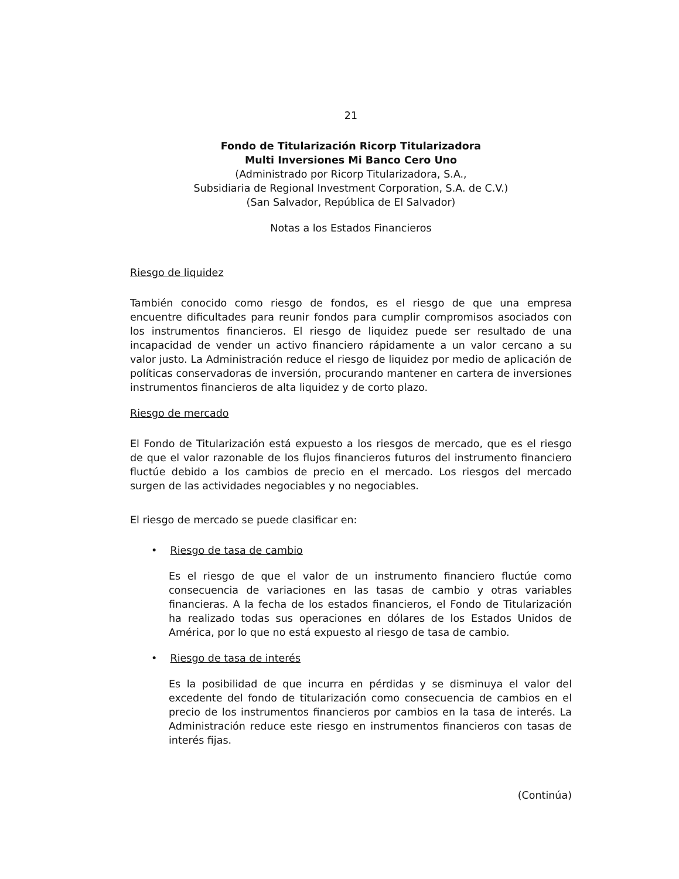21
Fondo de Titularización Ricorp Titularizadora
Multi Inversiones Mi Banco Cero Uno
(Administrado por Ricorp Titularizadora, S.A.,
Subsidiaria de Regional Investment Corporation, S.A. de C.V.)
(San Salvador, República de El Salvador)
Notas a los Estados Financieros
Riesgo de liquidez
También conocido como riesgo de fondos, es el riesgo de que una empresa encuentre dificultades para reunir fondos para cumplir compromisos asociados con los instrumentos financieros. El riesgo de liquidez puede ser resultado de una incapacidad de vender un activo financiero rápidamente a un valor cercano a su valor justo. La Administración reduce el riesgo de liquidez por medio de aplicación de políticas conservadoras de inversión, procurando mantener en cartera de inversiones instrumentos financieros de alta liquidez y de corto plazo.
Riesgo de mercado
El Fondo de Titularización está expuesto a los riesgos de mercado, que es el riesgo de que el valor razonable de los flujos financieros futuros del instrumento financiero fluctúe debido a los cambios de precio en el mercado. Los riesgos del mercado surgen de las actividades negociables y no negociables.
El riesgo de mercado se puede clasificar en:
• Riesgo de tasa de cambio
Es el riesgo de que el valor de un instrumento financiero fluctúe como consecuencia de variaciones en las tasas de cambio y otras variables financieras. A la fecha de los estados financieros, el Fondo de Titularización ha realizado todas sus operaciones en dólares de los Estados Unidos de América, por lo que no está expuesto al riesgo de tasa de cambio.
• Riesgo de tasa de interés
Es la posibilidad de que incurra en pérdidas y se disminuya el valor del excedente del fondo de titularización como consecuencia de cambios en el precio de los instrumentos financieros por cambios en la tasa de interés. La Administración reduce este riesgo en instrumentos financieros con tasas de interés fijas.
(Continúa)